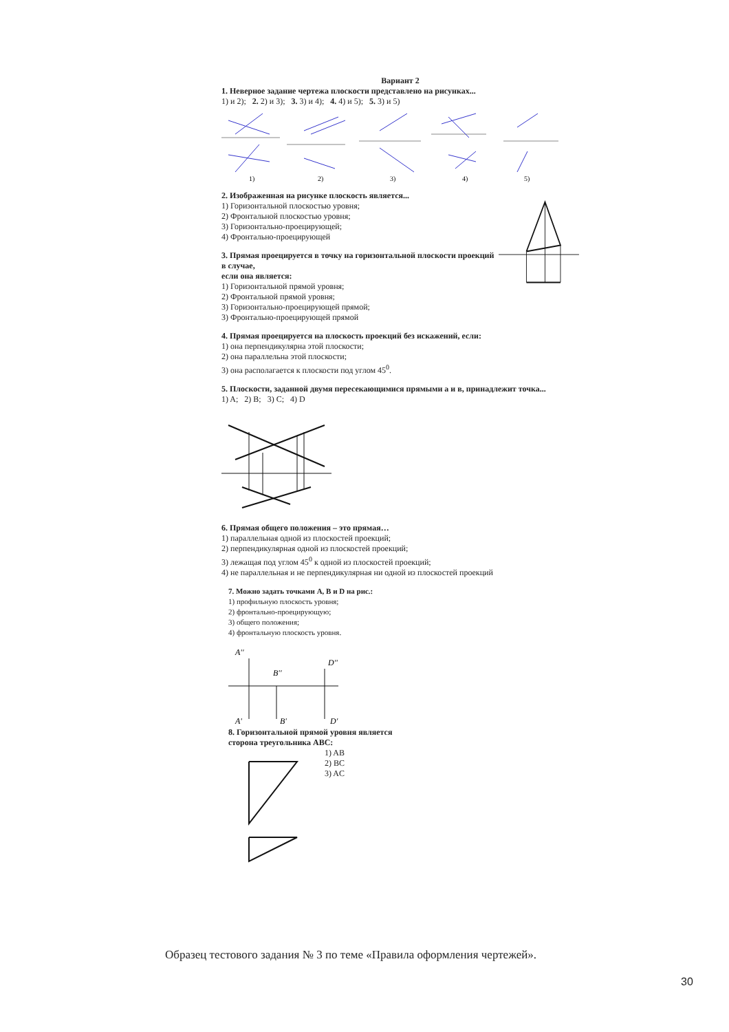Вариант 2
1. Неверное задание чертежа плоскости представлено на рисунках...
1) и 2); 2. 2) и 3); 3. 3) и 4); 4. 4) и 5); 5. 3) и 5)
1)
2)
3)
4)
5)
2. Изображенная на рисунке плоскость является...
1) Горизонтальной плоскостью уровня;
2) Фронтальной плоскостью уровня;
3) Горизонтально-проецирующей;
4) Фронтально-проецирующей
3. Прямая проецируется в точку на горизонтальной плоскости проекций в случае,
если она является:
1) Горизонтальной прямой уровня;
2) Фронтальной прямой уровня;
3) Горизонтально-проецирующей прямой;
3) Фронтально-проецирующей прямой
4. Прямая проецируется на плоскость проекций без искажений, если:
1) она перпендикулярна этой плоскости;
2) она параллельна этой плоскости;
3) она располагается к плоскости под углом 45<sup>0</sup>.
5. Плоскости, заданной двумя пересекающимися прямыми а и в, принадлежит точка...
1) A; 2) B; 3) C; 4) D
6. Прямая общего положения – это прямая…
1) параллельная одной из плоскостей проекций;
2) перпендикулярная одной из плоскостей проекций;
3) лежащая под углом 45<sup>0</sup> к одной из плоскостей проекций;
4) не параллельная и не перпендикулярная ни одной из плоскостей проекций
7. Можно задать точками A, B и D на рис.:
1) профильную плоскость уровня;
2) фронтально-проецирующую;
3) общего положения;
4) фронтальную плоскость уровня.
A''
B''
D''
A'
B'
D'
8. Горизонтальной прямой уровня является
сторона треугольника ABC:
1) AB
2) BC
3) AC
Образец тестового задания № 3 по теме «Правила оформления чертежей».
30